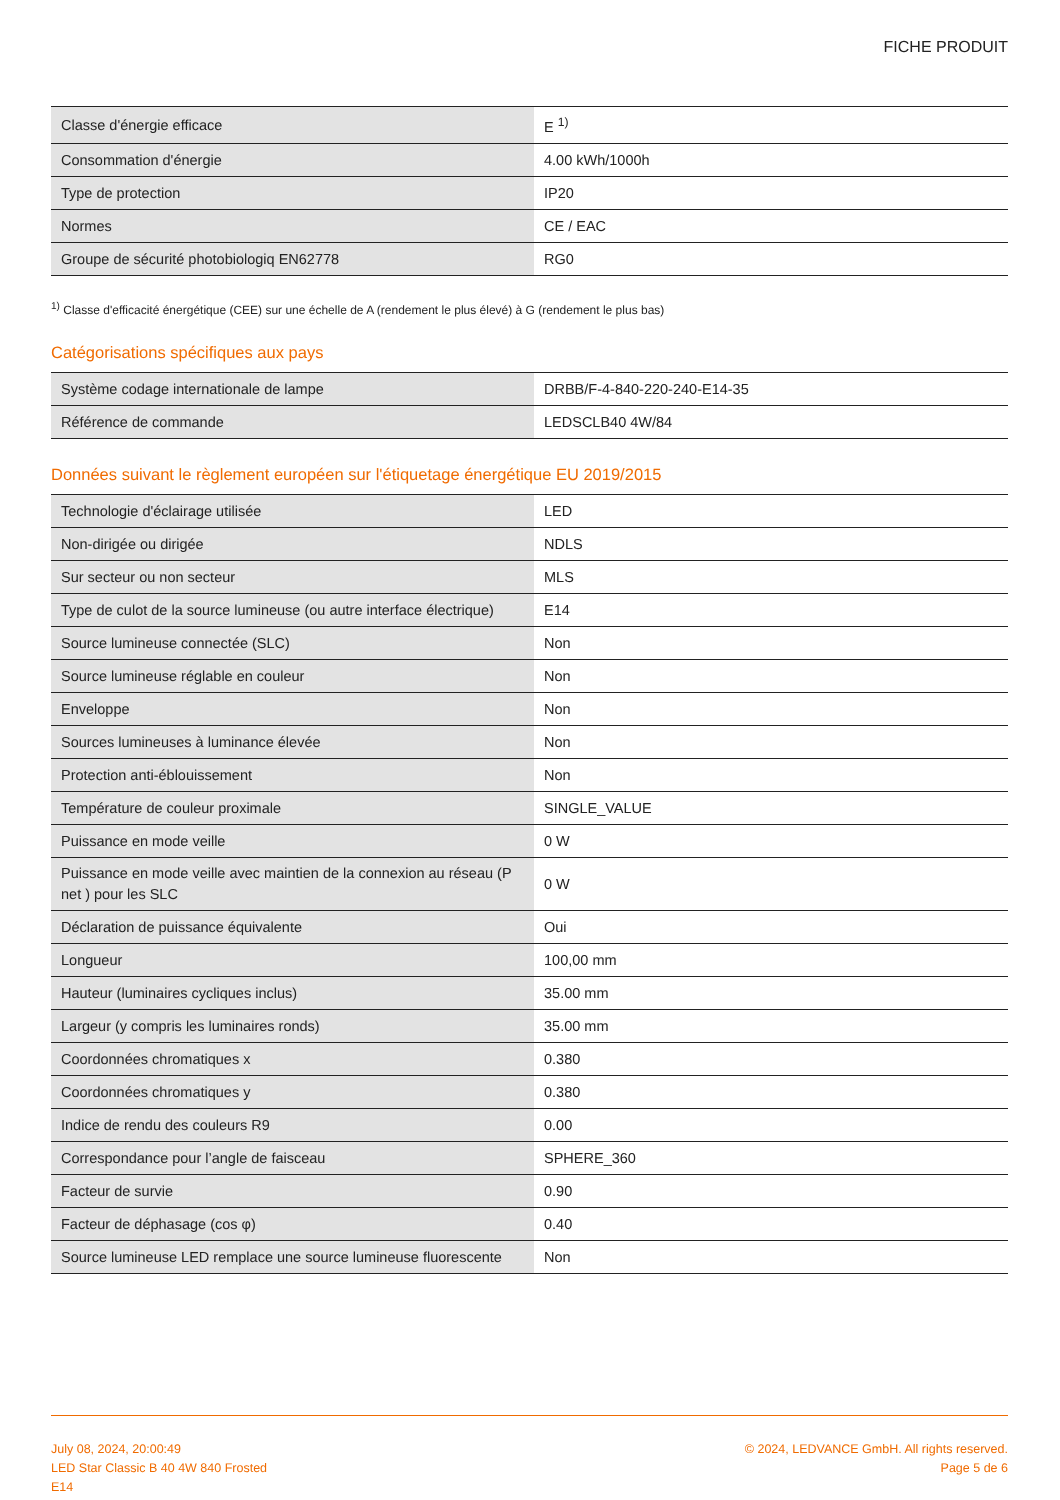FICHE PRODUIT
| Classe d'énergie efficace | E <sup>1)</sup> |
| Consommation d'énergie | 4.00 kWh/1000h |
| Type de protection | IP20 |
| Normes | CE / EAC |
| Groupe de sécurité photobiologiq EN62778 | RG0 |
<sup>1)</sup> Classe d'efficacité énergétique (CEE) sur une échelle de A (rendement le plus élevé) à G (rendement le plus bas)
Catégorisations spécifiques aux pays
| Système codage internationale de lampe | DRBB/F-4-840-220-240-E14-35 |
| Référence de commande | LEDSCLB40 4W/84 |
Données suivant le règlement européen sur l'étiquetage énergétique EU 2019/2015
| Technologie d'éclairage utilisée | LED |
| Non-dirigée ou dirigée | NDLS |
| Sur secteur ou non secteur | MLS |
| Type de culot de la source lumineuse (ou autre interface électrique) | E14 |
| Source lumineuse connectée (SLC) | Non |
| Source lumineuse réglable en couleur | Non |
| Enveloppe | Non |
| Sources lumineuses à luminance élevée | Non |
| Protection anti-éblouissement | Non |
| Température de couleur proximale | SINGLE_VALUE |
| Puissance en mode veille | 0 W |
| Puissance en mode veille avec maintien de la connexion au réseau (P net ) pour les SLC | 0 W |
| Déclaration de puissance équivalente | Oui |
| Longueur | 100,00 mm |
| Hauteur (luminaires cycliques inclus) | 35.00 mm |
| Largeur (y compris les luminaires ronds) | 35.00 mm |
| Coordonnées chromatiques x | 0.380 |
| Coordonnées chromatiques y | 0.380 |
| Indice de rendu des couleurs R9 | 0.00 |
| Correspondance pour l’angle de faisceau | SPHERE_360 |
| Facteur de survie | 0.90 |
| Facteur de déphasage (cos φ) | 0.40 |
| Source lumineuse LED remplace une source lumineuse fluorescente | Non |
July 08, 2024, 20:00:49
LED Star Classic B 40 4W 840 Frosted
E14
© 2024, LEDVANCE GmbH. All rights reserved.
Page 5 de 6